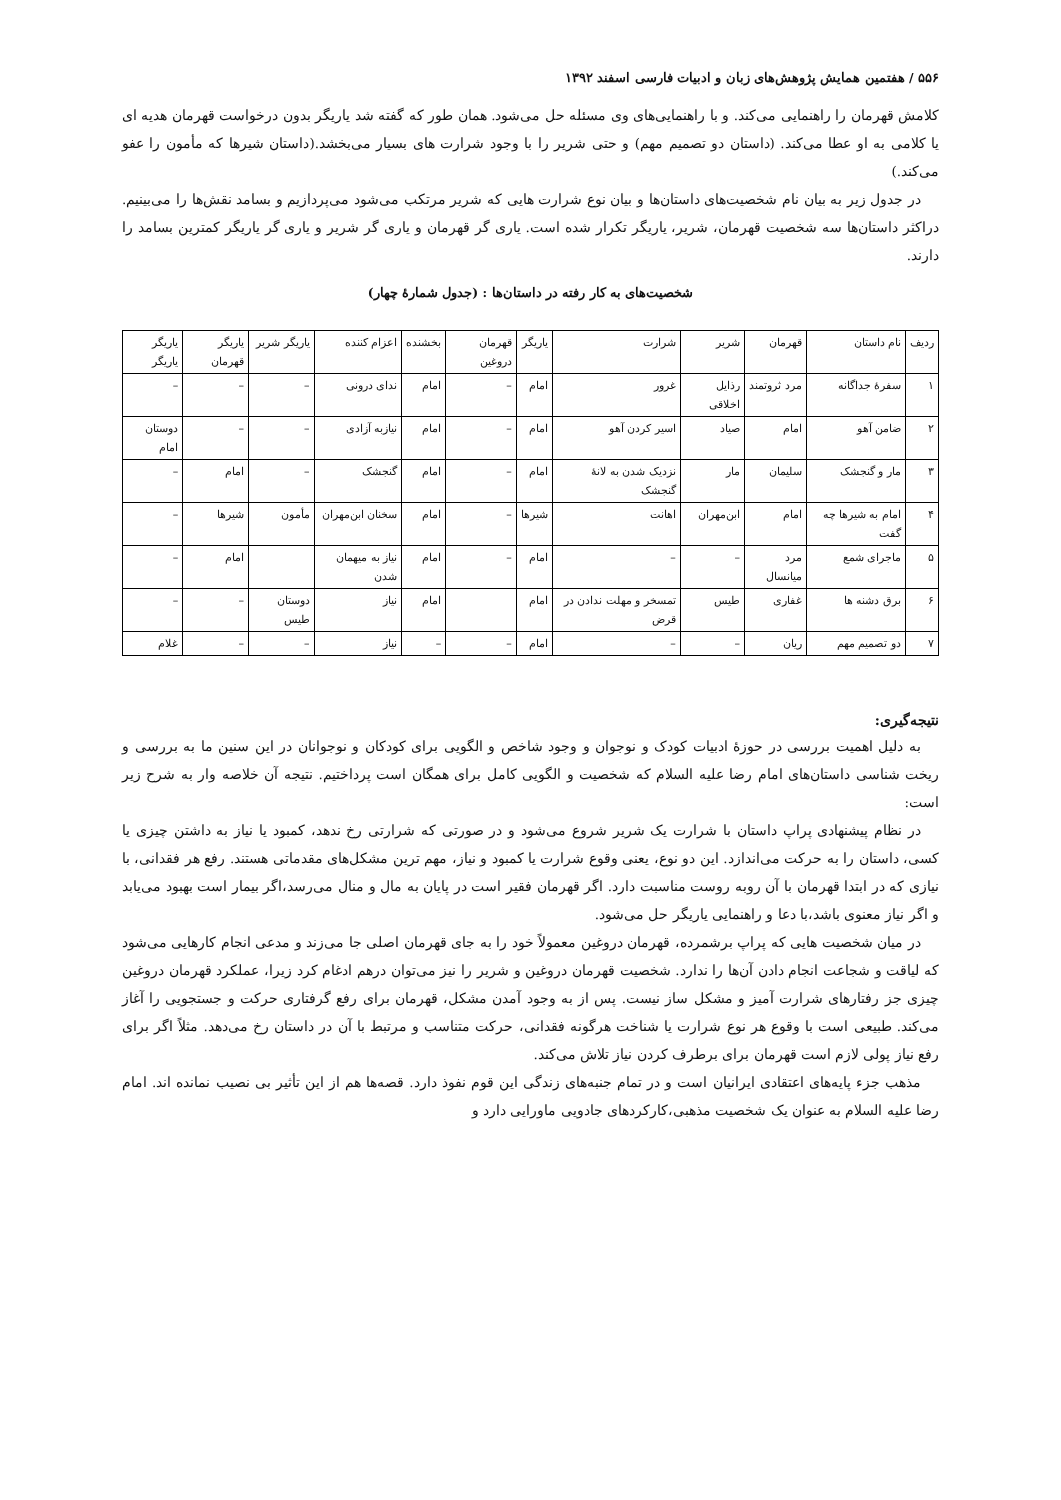۵۵۶ / هفتمین همایش پژوهش‌های زبان و ادبیات فارسی اسفند ۱۳۹۲
کلامش قهرمان را راهنمایی می‌کند. و با راهنمایی‌های وی مسئله حل می‌شود. همان طور که گفته شد یاریگر بدون درخواست قهرمان هدیه ای یا کلامی به او عطا می‌کند. (داستان دو تصمیم مهم) و حتی شریر را با وجود شرارت های بسیار می‌بخشد.(داستان شیرها که مأمون را عفو می‌کند.)
در جدول زیر به بیان نام شخصیت‌های داستان‌ها و بیان نوع شرارت هایی که شریر مرتکب می‌شود می‌پردازیم و بسامد نقش‌ها را می‌بینیم. دراکثر داستان‌ها سه شخصیت قهرمان، شریر، یاریگر تکرار شده است. یاری گر قهرمان و یاری گر شریر و یاری گر یاریگر کمترین بسامد را دارند.
شخصیت‌های به کار رفته در داستان‌ها : (جدول شمارهٔ چهار)
| ردیف | نام داستان | قهرمان | شریر | شرارت | یاریگر | قهرمان دروغین | بخشنده | اعزام کننده | یاریگر شریر | یاریگر قهرمان | یاریگر یاریگر |
| --- | --- | --- | --- | --- | --- | --- | --- | --- | --- | --- | --- |
| ۱ | سفرهٔ جداگانه | مرد ثروتمند | رذایل اخلاقی | غرور | امام | – | امام | ندای درونی | – | – | – |
| ۲ | ضامن آهو | امام | صیاد | اسیر کردن آهو | امام | – | امام | نیازبه آزادی | – | – | دوستان امام |
| ۳ | مار و گنجشک | سلیمان | مار | نزدیک شدن به لانهٔ گنجشک | امام | – | امام | گنجشک | – | امام | – |
| ۴ | امام به شیرها چه گفت | امام | ابن‌مهران | اهانت | شیرها | – | امام | سخنان ابن‌مهران | مأمون | شیرها | – |
| ۵ | ماجرای شمع | مرد میانسال | – | – | امام | – | امام | نیاز به میهمان شدن | | امام | – |
| ۶ | برق دشنه ها | غفاری | طیس | تمسخر و مهلت ندادن در قرض | امام | | امام | نیاز | دوستان طیس | – | – |
| ۷ | دو تصمیم مهم | ریان | – | – | امام | – | – | نیاز | – | – | غلام |
نتیجه‌گیری:
به دلیل اهمیت بررسی در حوزهٔ ادبیات کودک و نوجوان و وجود شاخص و الگویی برای کودکان و نوجوانان در این سنین ما به بررسی و ریخت شناسی داستان‌های امام رضا علیه السلام که شخصیت و الگویی کامل برای همگان است پرداختیم. نتیجه آن خلاصه وار به شرح زیر است:
در نظام پیشنهادی پراپ داستان با شرارت یک شریر شروع می‌شود و در صورتی که شرارتی رخ ندهد، کمبود یا نیاز به داشتن چیزی یا کسی، داستان را به حرکت می‌اندازد. این دو نوع، یعنی وقوع شرارت یا کمبود و نیاز، مهم ترین مشکل‌های مقدماتی هستند. رفع هر فقدانی، با نیازی که در ابتدا قهرمان با آن روبه روست مناسبت دارد. اگر قهرمان فقیر است در پایان به مال و منال می‌رسد،اگر بیمار است بهبود می‌یابد و اگر نیاز معنوی باشد،با دعا و راهنمایی یاریگر حل می‌شود.
در میان شخصیت هایی که پراپ برشمرده، قهرمان دروغین معمولاً خود را به جای قهرمان اصلی جا می‌زند و مدعی انجام کارهایی می‌شود که لیاقت و شجاعت انجام دادن آن‌ها را ندارد. شخصیت قهرمان دروغین و شریر را نیز می‌توان درهم ادغام کرد زیرا، عملکرد قهرمان دروغین چیزی جز رفتارهای شرارت آمیز و مشکل ساز نیست. پس از به وجود آمدن مشکل، قهرمان برای رفع گرفتاری حرکت و جستجویی را آغاز می‌کند. طبیعی است با وقوع هر نوع شرارت یا شناخت هرگونه فقدانی، حرکت متناسب و مرتبط با آن در داستان رخ می‌دهد. مثلاً اگر برای رفع نیاز پولی لازم است قهرمان برای برطرف کردن نیاز تلاش می‌کند.
مذهب جزء پایه‌های اعتقادی ایرانیان است و در تمام جنبه‌های زندگی این قوم نفوذ دارد. قصه‌ها هم از این تأثیر بی نصیب نمانده اند. امام رضا علیه السلام به عنوان یک شخصیت مذهبی،کارکردهای جادویی ماورایی دارد و